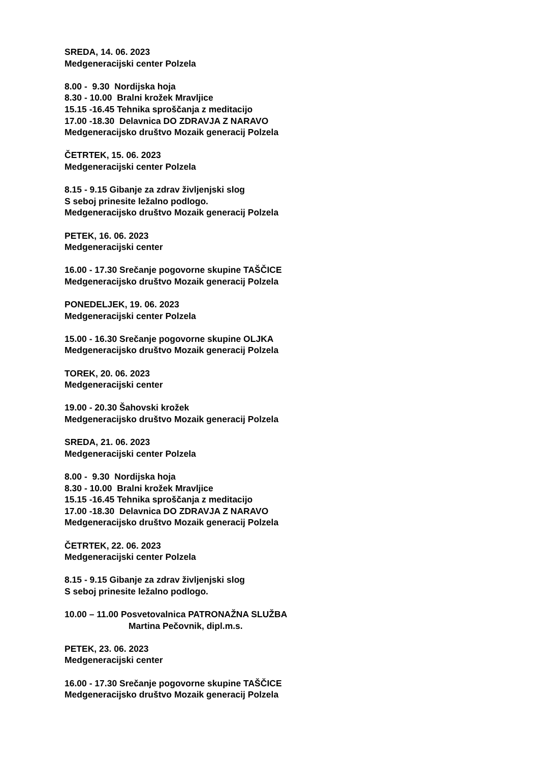SREDA, 14. 06. 2023
Medgeneracijski center Polzela
8.00 - 9.30 Nordijska hoja
8.30 - 10.00 Bralni krožek Mravljice
15.15 -16.45 Tehnika sproščanja z meditacijo
17.00 -18.30 Delavnica DO ZDRAVJA Z NARAVO
Medgeneracijsko društvo Mozaik generacij Polzela
ČETRTEK, 15. 06. 2023
Medgeneracijski center Polzela
8.15 - 9.15 Gibanje za zdrav življenjski slog
S seboj prinesite ležalno podlogo.
Medgeneracijsko društvo Mozaik generacij Polzela
PETEK, 16. 06. 2023
Medgeneracijski center
16.00 - 17.30 Srečanje pogovorne skupine TAŠČICE
Medgeneracijsko društvo Mozaik generacij Polzela
PONEDELJEK, 19. 06. 2023
Medgeneracijski center Polzela
15.00 - 16.30 Srečanje pogovorne skupine OLJKA
Medgeneracijsko društvo Mozaik generacij Polzela
TOREK, 20. 06. 2023
Medgeneracijski center
19.00 - 20.30 Šahovski krožek
Medgeneracijsko društvo Mozaik generacij Polzela
SREDA, 21. 06. 2023
Medgeneracijski center Polzela
8.00 - 9.30 Nordijska hoja
8.30 - 10.00 Bralni krožek Mravljice
15.15 -16.45 Tehnika sproščanja z meditacijo
17.00 -18.30 Delavnica DO ZDRAVJA Z NARAVO
Medgeneracijsko društvo Mozaik generacij Polzela
ČETRTEK, 22. 06. 2023
Medgeneracijski center Polzela
8.15 - 9.15 Gibanje za zdrav življenjski slog
S seboj prinesite ležalno podlogo.
10.00 – 11.00 Posvetovalnica PATRONAŽNA SLUŽBA
Martina Pečovnik, dipl.m.s.
PETEK, 23. 06. 2023
Medgeneracijski center
16.00 - 17.30 Srečanje pogovorne skupine TAŠČICE
Medgeneracijsko društvo Mozaik generacij Polzela